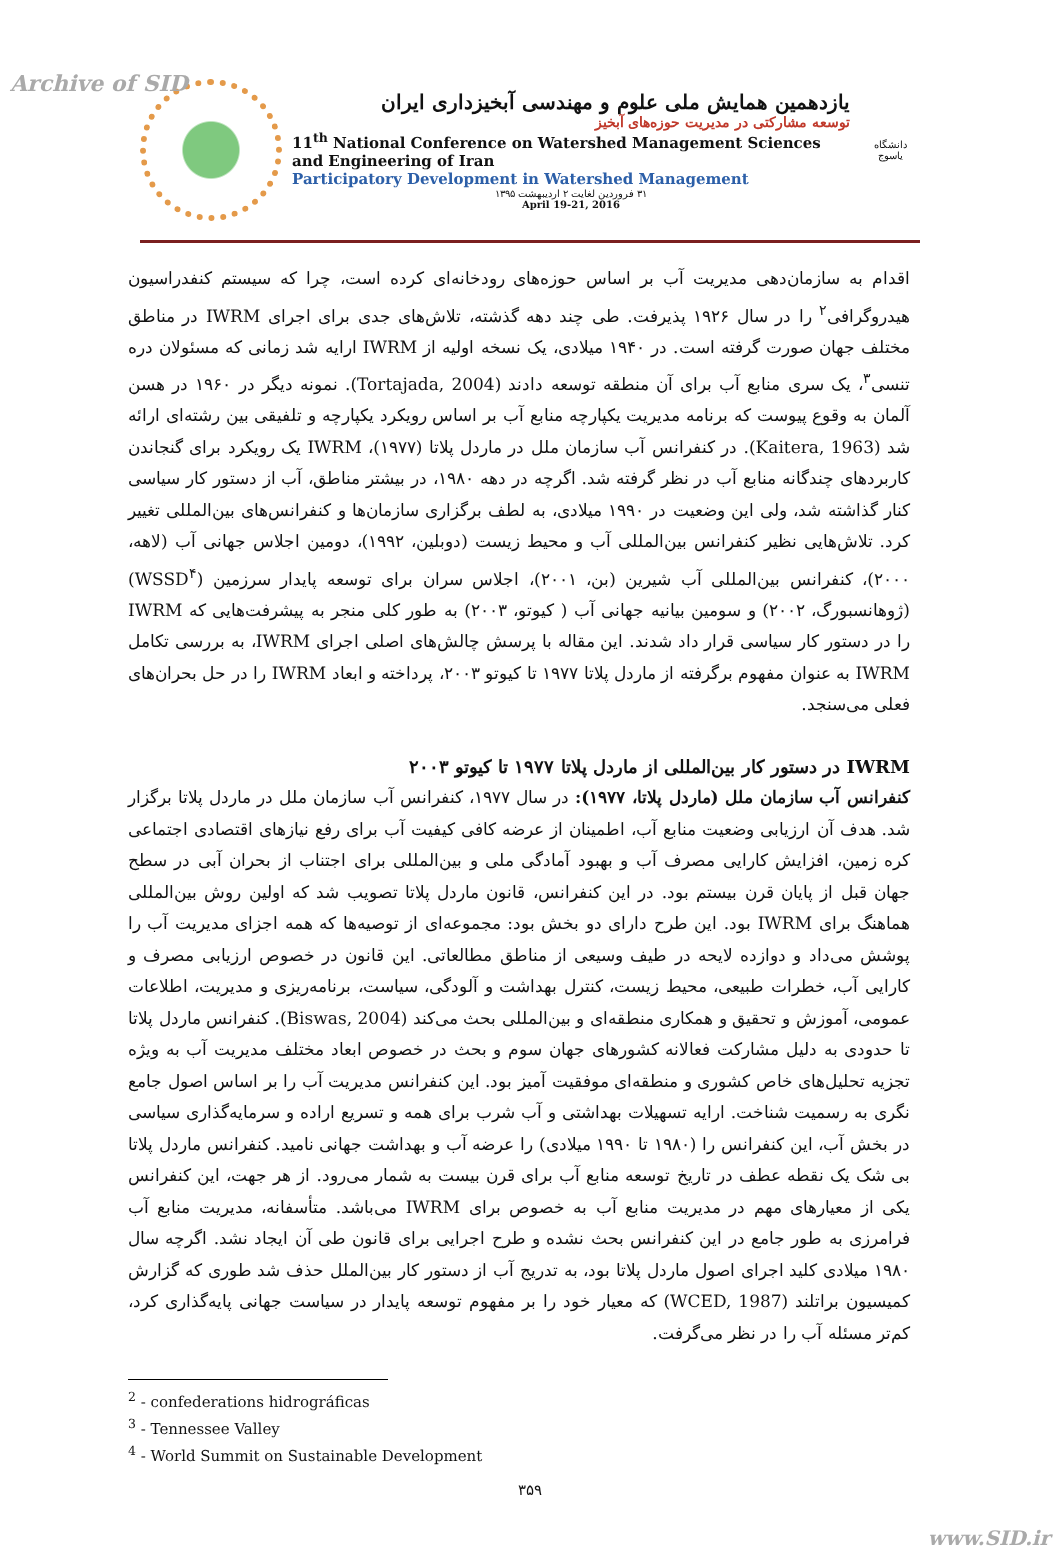Archive of SID
یازدهمین همایش ملی علوم و مهندسی آبخیزداری ایران
توسعه مشارکتی در مدیریت حوزه‌های آبخیز
11<sup>th</sup> National Conference on Watershed Management Sciences and Engineering of Iran
Participatory Development in Watershed Management
۳۱ فروردین لغایت ۲ اردیبهشت ۱۳۹۵
April 19-21, 2016
دانشگاه یاسوج
اقدام به سازمان‌دهی مدیریت آب بر اساس حوزه‌های رودخانه‌ای کرده است، چرا که سیستم کنفدراسیون هیدروگرافی<sup>۲</sup> را در سال ۱۹۲۶ پذیرفت. طی چند دهه گذشته، تلاش‌های جدی برای اجرای IWRM در مناطق مختلف جهان صورت گرفته است. در ۱۹۴۰ میلادی، یک نسخه اولیه از IWRM ارایه شد زمانی که مسئولان دره تنسی<sup>۳</sup>، یک سری منابع آب برای آن منطقه توسعه دادند (Tortajada, 2004). نمونه دیگر در ۱۹۶۰ در هسن آلمان به وقوع پیوست که برنامه مدیریت یکپارچه منابع آب بر اساس رویکرد یکپارچه و تلفیقی بین رشته‌ای ارائه شد (Kaitera, 1963). در کنفرانس آب سازمان ملل در ماردل پلاتا (۱۹۷۷)، IWRM یک رویکرد برای گنجاندن کاربردهای چندگانه منابع آب در نظر گرفته شد. اگرچه در دهه ۱۹۸۰، در بیشتر مناطق، آب از دستور کار سیاسی کنار گذاشته شد، ولی این وضعیت در ۱۹۹۰ میلادی، به لطف برگزاری سازمان‌ها و کنفرانس‌های بین‌المللی تغییر کرد. تلاش‌هایی نظیر کنفرانس بین‌المللی آب و محیط زیست (دوبلین، ۱۹۹۲)، دومین اجلاس جهانی آب (لاهه، ۲۰۰۰)، کنفرانس بین‌المللی آب شیرین (بن، ۲۰۰۱)، اجلاس سران برای توسعه پایدار سرزمین (WSSD<sup>۴</sup>) (ژوهانسبورگ، ۲۰۰۲) و سومین بیانیه جهانی آب ( کیوتو، ۲۰۰۳) به طور کلی منجر به پیشرفت‌هایی که IWRM را در دستور کار سیاسی قرار داد شدند. این مقاله با پرسش چالش‌های اصلی اجرای IWRM، به بررسی تکامل IWRM به عنوان مفهوم برگرفته از ماردل پلاتا ۱۹۷۷ تا کیوتو ۲۰۰۳، پرداخته و ابعاد IWRM را در حل بحران‌های فعلی می‌سنجد.
IWRM در دستور کار بین‌المللی از ماردل پلاتا ۱۹۷۷ تا کیوتو ۲۰۰۳
کنفرانس آب سازمان ملل (ماردل پلاتا، ۱۹۷۷): در سال ۱۹۷۷، کنفرانس آب سازمان ملل در ماردل پلاتا برگزار شد. هدف آن ارزیابی وضعیت منابع آب، اطمینان از عرضه کافی کیفیت آب برای رفع نیازهای اقتصادی اجتماعی کره زمین، افزایش کارایی مصرف آب و بهبود آمادگی ملی و بین‌المللی برای اجتناب از بحران آبی در سطح جهان قبل از پایان قرن بیستم بود. در این کنفرانس، قانون ماردل پلاتا تصویب شد که اولین روش بین‌المللی هماهنگ برای IWRM بود. این طرح دارای دو بخش بود: مجموعه‌ای از توصیه‌ها که همه اجزای مدیریت آب را پوشش می‌داد و دوازده لایحه در طیف وسیعی از مناطق مطالعاتی. این قانون در خصوص ارزیابی مصرف و کارایی آب، خطرات طبیعی، محیط زیست، کنترل بهداشت و آلودگی، سیاست، برنامه‌ریزی و مدیریت، اطلاعات عمومی، آموزش و تحقیق و همکاری منطقه‌ای و بین‌المللی بحث می‌کند (Biswas, 2004). کنفرانس ماردل پلاتا تا حدودی به دلیل مشارکت فعالانه کشورهای جهان سوم و بحث در خصوص ابعاد مختلف مدیریت آب به ویژه تجزیه تحلیل‌های خاص کشوری و منطقه‌ای موفقیت آمیز بود. این کنفرانس مدیریت آب را بر اساس اصول جامع نگری به رسمیت شناخت. ارایه تسهیلات بهداشتی و آب شرب برای همه و تسریع اراده و سرمایه‌گذاری سیاسی در بخش آب، این کنفرانس را (۱۹۸۰ تا ۱۹۹۰ میلادی) را عرضه آب و بهداشت جهانی نامید. کنفرانس ماردل پلاتا بی شک یک نقطه عطف در تاریخ توسعه منابع آب برای قرن بیست به شمار می‌رود. از هر جهت، این کنفرانس یکی از معیارهای مهم در مدیریت منابع آب به خصوص برای IWRM می‌باشد. متأسفانه، مدیریت منابع آب فرامرزی به طور جامع در این کنفرانس بحث نشده و طرح اجرایی برای قانون طی آن ایجاد نشد. اگرچه سال ۱۹۸۰ میلادی کلید اجرای اصول ماردل پلاتا بود، به تدریج آب از دستور کار بین‌الملل حذف شد طوری که گزارش کمیسیون براتلند (WCED, 1987) که معیار خود را بر مفهوم توسعه پایدار در سیاست جهانی پایه‌گذاری کرد، کم‌تر مسئله آب را در نظر می‌گرفت.
<sup>2</sup> - confederations hidrográficas
<sup>3</sup> - Tennessee Valley
<sup>4</sup> - World Summit on Sustainable Development
۳۵۹
www.SID.ir